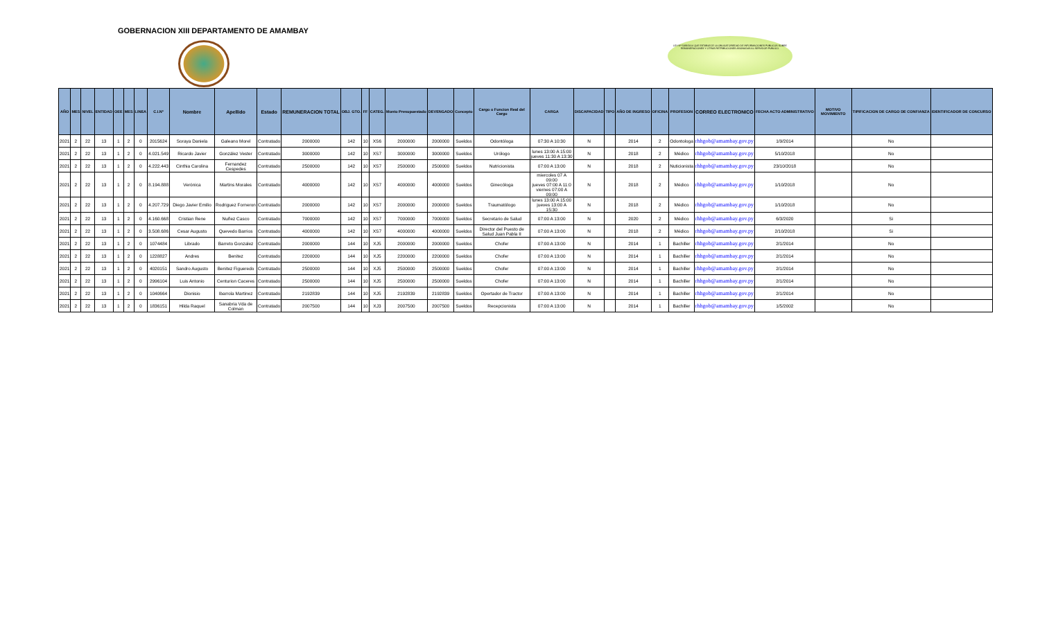GOBERNACION XIII DEPARTAMENTO DE AMAMBAY
LEY Nº 5189/2014 QUE ESTABLECE LA OBLIGATORIEDAD DE INFORMACIONES PUBLICOS SOBRE REMUNERACIONES Y OTRAS RETRIBUCIONES ASIGNADAS AL SERVIDOR PUBLICO.
| AÑO | MES | NIVEL | ENTIDAD | OEE | MES | LINEA | C.I.Nº | Nombre | Apellido | Estado | REMUNERACION TOTAL | OBJ. GTO. | FF | CATEG. | Monto Presupuestado | DEVENGADO | Concepto | Cargo o Funcion Real del Cargo | CARGA | DISCAPACIDAD | TIPO | AÑO DE INGRESO | OFICINA | PROFESION | CORREO ELECTRONICO | FECHA ACTO ADMINISTRATIVO | MOTIVO MOVIMIENTO | TIPIFICACION DE CARGO DE CONFIANZA | IDENTIFICADOR DE CONCURSO |
| --- | --- | --- | --- | --- | --- | --- | --- | --- | --- | --- | --- | --- | --- | --- | --- | --- | --- | --- | --- | --- | --- | --- | --- | --- | --- | --- | --- | --- | --- |
| 2021 | 2 | 22 | 13 | 1 | 2 | 0 | 2015624 | Soraya Daniela | Galeano Morel | Contratado | 2000000 | 142 | 10 | XS6 | 2000000 | 2000000 | Sueldos | Odontóloga | 07:30 A 10:30 | N | | 2014 | 2 | Odontologa | rhhgob@amambay.gov.py | 1/9/2014 | | No | |
| 2021 | 2 | 22 | 13 | 1 | 2 | 0 | 4.021.549 | Ricardo Javier | González Vester | Contratado | 3000000 | 142 | 10 | XS7 | 3000000 | 3000000 | Sueldos | Urólogo | lunes 13:00 A 15:00 jueves 11:30 A 13:30 | N | | 2018 | 2 | Médico | rhhgob@amambay.gov.py | 5/10/2018 | | No | |
| 2021 | 2 | 22 | 13 | 1 | 2 | 0 | 4.222.443 | Cinthia Carolina | Fernandez Cespedes | Contratado | 2500000 | 142 | 10 | XS7 | 2500000 | 2500000 | Sueldos | Nutricionista | 07:00 A 13:00 | N | | 2018 | 2 | Nuticionista | rhhgob@amambay.gov.py | 23/10/2018 | | No | |
| 2021 | 2 | 22 | 13 | 1 | 2 | 0 | 8.194.888 | Verónica | Martins Morales | Contratado | 4000000 | 142 | 10 | XS7 | 4000000 | 4000000 | Sueldos | Ginecóloga | miercoles 07 A 09:00 jueves 07:00 A 11:0 viernes 07:00 A 09:00 | N | | 2018 | 2 | Médico | rhhgob@amambay.gov.py | 1/10/2018 | | No | |
| 2021 | 2 | 22 | 13 | 1 | 2 | 0 | 4.207.729 | Diego Javier Emilio | Rodriguez Forneron | Contratado | 2000000 | 142 | 10 | XS7 | 2000000 | 2000000 | Sueldos | Traumatólogo | lunes 13:00 A 15:00 jueves 13:00 A 15:30 | N | | 2018 | 2 | Médico | rhhgob@amambay.gov.py | 1/10/2018 | | No | |
| 2021 | 2 | 22 | 13 | 1 | 2 | 0 | 4.160.668 | Cristian Rene | Nuñez Casco | Contratado | 7000000 | 142 | 10 | XS7 | 7000000 | 7000000 | Sueldos | Secretario de Salud | 07:00 A 13:00 | N | | 2020 | 2 | Médico | rhhgob@amambay.gov.py | 6/3/2020 | | Si | |
| 2021 | 2 | 22 | 13 | 1 | 2 | 0 | 3.508.686 | Cesar Augusto | Quevedo Barrios | Contratado | 4000000 | 142 | 10 | XS7 | 4000000 | 4000000 | Sueldos | Director del Puesto de Salud Juan Pabla II | 07:00 A 13:00 | N | | 2018 | 2 | Médico | rhhgob@amambay.gov.py | 2/10/2018 | | Si | |
| 2021 | 2 | 22 | 13 | 1 | 2 | 0 | 1074484 | Librado | Barreto Gonzalez | Contratado | 2000000 | 144 | 10 | XJ5 | 2000000 | 2000000 | Sueldos | Chofer | 07:00 A 13:00 | N | | 2014 | 1 | Bachiller | rhhgob@amambay.gov.py | 2/1/2014 | | No | |
| 2021 | 2 | 22 | 13 | 1 | 2 | 0 | 1228827 | Andres | Benitez | Contratado | 2200000 | 144 | 10 | XJ5 | 2200000 | 2200000 | Sueldos | Chofer | 07:00 A 13:00 | N | | 2014 | 1 | Bachiller | rhhgob@amambay.gov.py | 2/1/2014 | | No | |
| 2021 | 2 | 22 | 13 | 1 | 2 | 0 | 4020151 | Sandro Augusto | Benitez Figueredo | Contratado | 2500000 | 144 | 10 | XJ5 | 2500000 | 2500000 | Sueldos | Chofer | 07:00 A 13:00 | N | | 2014 | 1 | Bachiller | rhhgob@amambay.gov.py | 2/1/2014 | | No | |
| 2021 | 2 | 22 | 13 | 1 | 2 | 0 | 2996104 | Luis Antonio | Centurion Caceres | Contratado | 2500000 | 144 | 10 | XJ5 | 2500000 | 2500000 | Sueldos | Chofer | 07:00 A 13:00 | N | | 2014 | 1 | Bachiller | rhhgob@amambay.gov.py | 2/1/2014 | | No | |
| 2021 | 2 | 22 | 13 | 1 | 2 | 0 | 1040664 | Dionisio | Ibarrola Martinez | Contratado | 2192839 | 144 | 10 | XJ5 | 2192839 | 2192839 | Sueldos | Opertador de Tractor | 07:00 A 13:00 | N | | 2014 | 1 | Bachiller | rhhgob@amambay.gov.py | 2/1/2014 | | No | |
| 2021 | 2 | 22 | 13 | 1 | 2 | 0 | 1836151 | Hilda Raquel | Sanabria Vda de Colman | Contratado | 2007500 | 144 | 10 | XJ3 | 2007500 | 2007500 | Sueldos | Recepcionista | 07:00 A 13:00 | N | | 2014 | 1 | Bachiller | rhhgob@amambay.gov.py | 1/5/2002 | | No | |